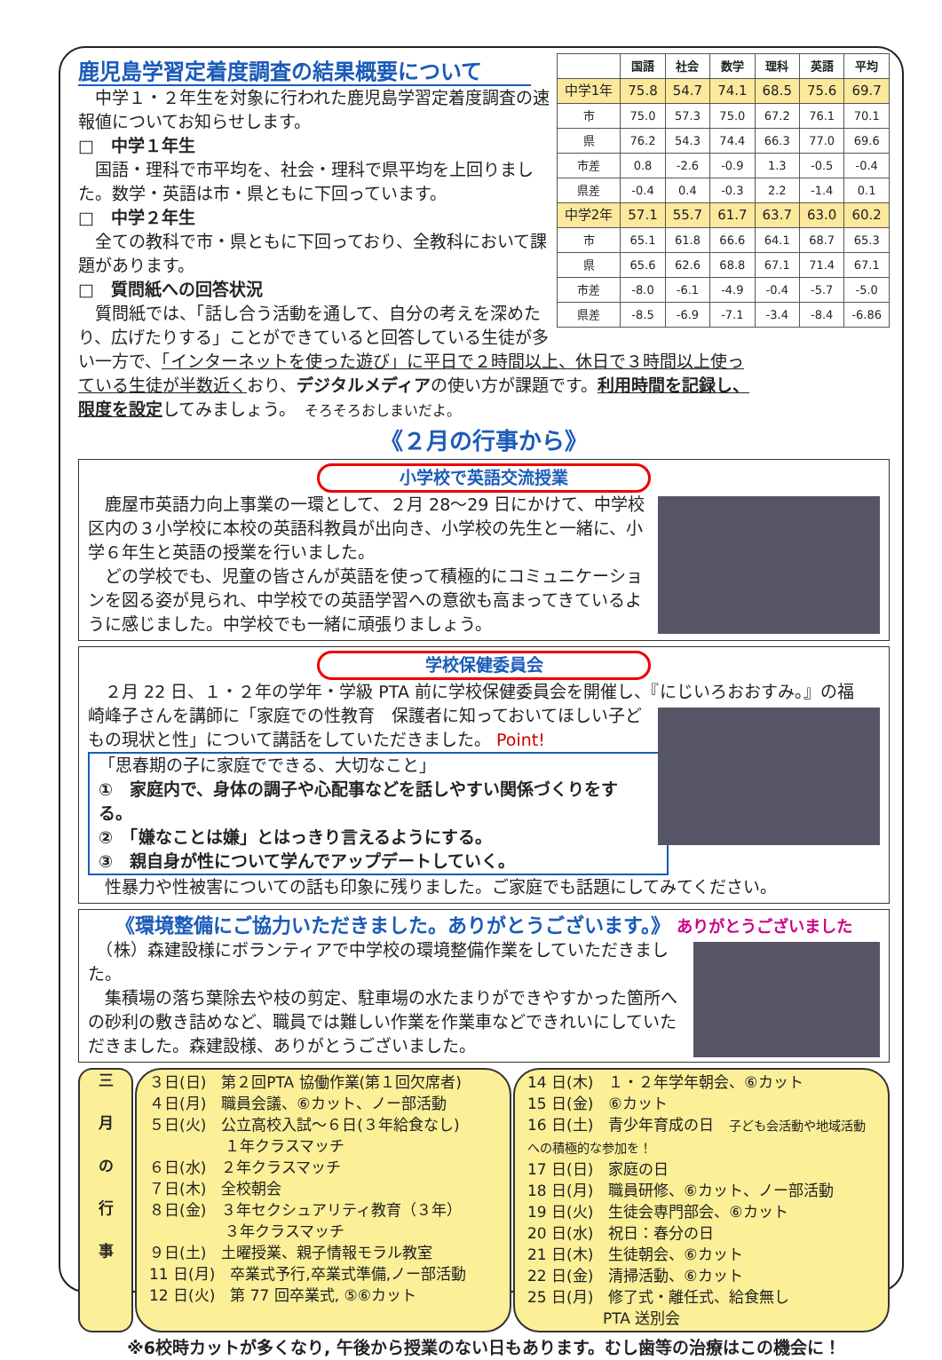| | 国語 | 社会 | 数学 | 理科 | 英語 | 平均 |
| --- | --- | --- | --- | --- | --- | --- |
| 中学1年 | 75.8 | 54.7 | 74.1 | 68.5 | 75.6 | 69.7 |
| 市 | 75.0 | 57.3 | 75.0 | 67.2 | 76.1 | 70.1 |
| 県 | 76.2 | 54.3 | 74.4 | 66.3 | 77.0 | 69.6 |
| 市差 | 0.8 | -2.6 | -0.9 | 1.3 | -0.5 | -0.4 |
| 県差 | -0.4 | 0.4 | -0.3 | 2.2 | -1.4 | 0.1 |
| 中学2年 | 57.1 | 55.7 | 61.7 | 63.7 | 63.0 | 60.2 |
| 市 | 65.1 | 61.8 | 66.6 | 64.1 | 68.7 | 65.3 |
| 県 | 65.6 | 62.6 | 68.8 | 67.1 | 71.4 | 67.1 |
| 市差 | -8.0 | -6.1 | -4.9 | -0.4 | -5.7 | -5.0 |
| 県差 | -8.5 | -6.9 | -7.1 | -3.4 | -8.4 | -6.86 |
鹿児島学習定着度調査の結果概要について
　中学１・２年生を対象に行われた鹿児島学習定着度調査の速報値についてお知らせします。
□　中学１年生
　国語・理科で市平均を、社会・理科で県平均を上回りました。数学・英語は市・県ともに下回っています。
□　中学２年生
　全ての教科で市・県ともに下回っており、全教科において課題があります。
□　質問紙への回答状況
　質問紙では、「話し合う活動を通して、自分の考えを深めたり、広げたりする」ことができていると回答している生徒が多い一方で、「インターネットを使った遊び」に平日で２時間以上、休日で３時間以上使っている生徒が半数近くおり、デジタルメディアの使い方が課題です。利用時間を記録し、限度を設定してみましょう。　そろそろおしまいだよ。
《２月の行事から》
小学校で英語交流授業
　鹿屋市英語力向上事業の一環として、２月 28～29 日にかけて、中学校区内の３小学校に本校の英語科教員が出向き、小学校の先生と一緒に、小学６年生と英語の授業を行いました。
　どの学校でも、児童の皆さんが英語を使って積極的にコミュニケーションを図る姿が見られ、中学校での英語学習への意欲も高まってきているように感じました。中学校でも一緒に頑張りましょう。
学校保健委員会
　２月 22 日、１・２年の学年・学級 PTA 前に学校保健委員会を開催し、『にじいろおおすみ。』の福
崎峰子さんを講師に「家庭での性教育　保護者に知っておいてほしい子どもの現状と性」について講話をしていただきました。 Point!
「思春期の子に家庭でできる、大切なこと」
①　家庭内で、身体の調子や心配事などを話しやすい関係づくりをする。
②　「嫌なことは嫌」とはっきり言えるようにする。
③　親自身が性について学んでアップデートしていく。
　性暴力や性被害についての話も印象に残りました。ご家庭でも話題にしてみてください。
《環境整備にご協力いただきました。ありがとうございます。》 ありがとうございました
　（株）森建設様にボランティアで中学校の環境整備作業をしていただきました。
　集積場の落ち葉除去や枝の剪定、駐車場の水たまりができやすかった箇所への砂利の敷き詰めなど、職員では難しい作業を作業車などできれいにしていただきました。森建設様、ありがとうございました。
三
月
の
行
事
３日(日)　第２回PTA 協働作業(第１回欠席者)
４日(月)　職員会議、⑥カット、ノー部活動
５日(火)　公立高校入試～６日(３年給食なし)
　　　　　１年クラスマッチ
６日(水)　２年クラスマッチ
７日(木)　全校朝会
８日(金)　３年セクシュアリティ教育（３年）
　　　　　３年クラスマッチ
９日(土)　土曜授業、親子情報モラル教室
11 日(月)　卒業式予行,卒業式準備,ノー部活動
12 日(火)　第 77 回卒業式, ⑤⑥カット
14 日(木)　１・２年学年朝会、⑥カット
15 日(金)　⑥カット
16 日(土)　青少年育成の日　子ども会活動や地域活動への積極的な参加を！
17 日(日)　家庭の日
18 日(月)　職員研修、⑥カット、ノー部活動
19 日(火)　生徒会専門部会、⑥カット
20 日(水)　祝日：春分の日
21 日(木)　生徒朝会、⑥カット
22 日(金)　清掃活動、⑥カット
25 日(月)　修了式・離任式、給食無し
　　　　　PTA 送別会
※6校時カットが多くなり, 午後から授業のない日もあります。むし歯等の治療はこの機会に！